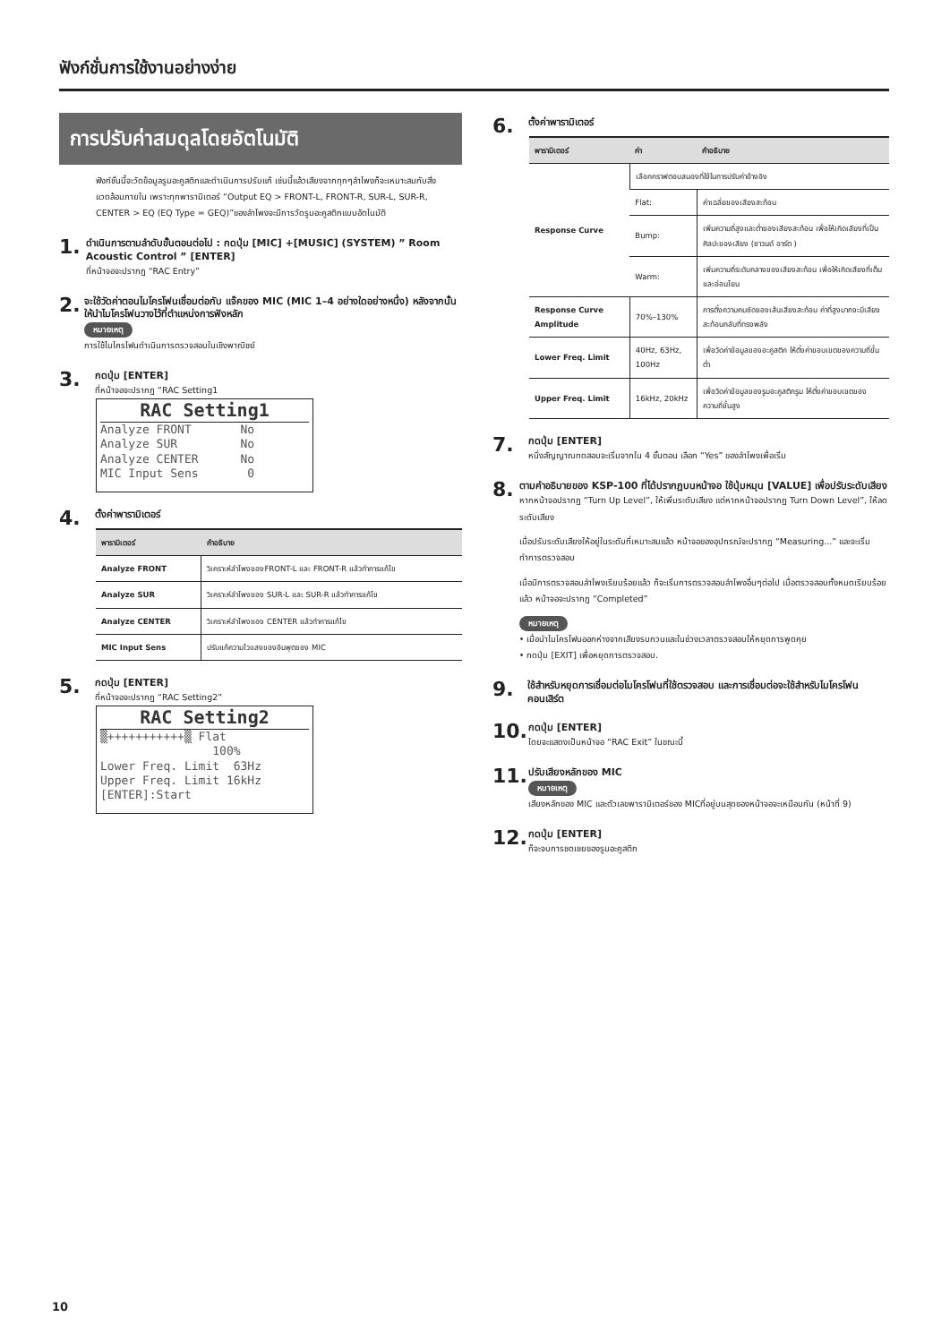ฟังก์ชั่นการใช้งานอย่างง่าย
การปรับค่าสมดุลโดยอัตโนมัติ
ฟังก์ชั่นนี้จะวัดข้อมูลรูมอะคูสติกและดำเนินการปรับแก้ เช่นนี้แล้วเสียงจากทุกๆลำโพงก็จะเหมาะสมกับสิ่งแวดล้อมภายใน เพราะทุกพารามิเตอร์ “Output EQ > FRONT-L, FRONT-R, SUR-L, SUR-R, CENTER > EQ (EQ Type = GEQ)”ของลำโพงจะมีการวัดรูมอะคูสติกแบบอัตโนมัติ
1.
ดำเนินการตามลำดับขั้นตอนต่อไป : กดปุ่ม [MIC] +[MUSIC] (SYSTEM) ” Room Acoustic Control ” [ENTER]
ที่หน้าจอจะปรากฏ “RAC Entry”
2.
จะใช้วัดค่าตอนไมโครโฟนเชื่อมต่อกับ แจ๊คของ MIC (MIC 1–4 อย่างใดอย่างหนึ่ง) หลังจากนั้นให้นำไมโครโฟนวางไว้ที่ตำแหน่งการฟังหลัก
หมายเหตุ
การใช้ไมโครโฟนดำเนินการตรวจสอบในเชิงพาณิชย์
3.
กดปุ่ม [ENTER]
ที่หน้าจอจะปรากฏ “RAC Setting1
RAC Setting1
Analyze FRONT No
Analyze SUR No
Analyze CENTER No
MIC Input Sens 0
4.
ตั้งค่าพารามิเตอร์
| พารามิเตอร์ | คำอธิบาย |
| --- | --- |
| Analyze FRONT | วิเคราะห์ลำโพงของFRONT-L และ FRONT-R แล้วทำการแก้ไข |
| Analyze SUR | วิเคราะห์ลำโพงของ SUR-L และ SUR-R แล้วทำการแก้ไข |
| Analyze CENTER | วิเคราะห์ลำโพงของ CENTER แล้วทำการแก้ไข |
| MIC Input Sens | ปรับแก้ความไวแสงของอินพุตของ MIC |
5.
กดปุ่ม [ENTER]
ที่หน้าจอจะปรากฏ “RAC Setting2”
RAC Setting2
▒+++++++++++▒ Flat
100%
Lower Freq. Limit 63Hz
Upper Freq. Limit 16kHz
[ENTER]:Start
6.
ตั้งค่าพารามิเตอร์
| พารามิเตอร์ | ค่า | คำอธิบาย |
| --- | --- | --- |
| Response Curve | เลือกกราฟตอบสนองที่ใช้ในการปรับค่าอ้างอิง | |
| | Flat: | ค่าเฉลี่ยของเสียงสะท้อน |
| | Bump: | เพิ่มความถี่สูงและต่ำของเสียงสะท้อน เพื่อให้เกิดเสียงที่เป็น ศิลปะของเสียง (ซาวนด์ อาร์ต ) |
| | Warm: | เพิ่มความถี่ระดับกลางของเสียงสะท้อน เพื่อให้เกิดเสียงที่เต็มและอ่อนโยน |
| Response Curve Amplitude | 70%–130% | การตั้งความคมชัดของเส้นเสียงสะท้อน ค่าที่สูงมากจะมีเสียงสะท้อนกลับที่ทรงพลัง |
| Lower Freq. Limit | 40Hz, 63Hz, 100Hz | เพื่อวัดค่าข้อมูลของอะคูสติก ให้ตั้งค่าขอบเขตของความถี่ขั้นต่ำ |
| Upper Freq. Limit | 16kHz, 20kHz | เพื่อวัดค่าข้อมูลของรูมอะคูสติกรูม ให้ตั้งค่าขอบเขตของความถี่ขั้นสูง |
7.
กดปุ่ม [ENTER]
หนึ่งสัญญาณทดสอบจะเริ่มจากใน 4 ขั้นตอน เลือก “Yes” ของลำโพงเพื่อเริ่ม
8.
ตามคำอธิบายของ KSP-100 ที่ได้ปรากฏบนหน้าจอ ใช้ปุ่มหมุน [VALUE] เพื่อปรับระดับเสียง
หากหน้าจอปรากฏ “Turn Up Level”, ให้เพิ่มระดับเสียง แต่หากหน้าจอปรากฏ Turn Down Level”, ให้ลดระดับเสียง
เมื่อปรับระดับเสียงให้อยู่ในระดับที่เหมาะสมแล้ว หน้าจอของอุปกรณ์จะปรากฏ “Measuring...” และจะเริ่มทำการตรวจสอบ
เมื่อมีการตรวจสอบลำโพงเรียบร้อยแล้ว ก็จะเริ่มการตรวจสอบลำโพงอื่นๆต่อไป เมื่อตรวจสอบทั้งหมดเรียบร้อยแล้ว หน้าจอจะปรากฏ “Completed”
หมายเหตุ
• เมื่อนำไมโครโฟนออกห่างจากเสียงรบกวนและในช่วงเวลาตรวจสอบให้หยุดการพูดคุย
• กดปุ่ม [EXIT] เพื่อหยุดการตรวจสอบ.
9.
ใช้สำหรับหยุดการเชื่อมต่อไมโครโฟนที่ใช้ตรวจสอบ และการเชื่อมต่อจะใช้สำหรับไมโครโฟนคอนเสิร์ต
10.
กดปุ่ม [ENTER]
โดยจะแสดงเป็นหน้าจอ “RAC Exit” ในขณะนี้
11.
ปรับเสียงหลักของ MIC
หมายเหตุ
เสียงหลักของ MIC และตัวเลขพารามิเตอร์ของ MICที่อยู่บนสุดของหน้าจอจะเหมือนกัน (หน้าที่ 9)
12.
กดปุ่ม [ENTER]
ก็จะจบการชดเชยของรูมอะคูสติก
10